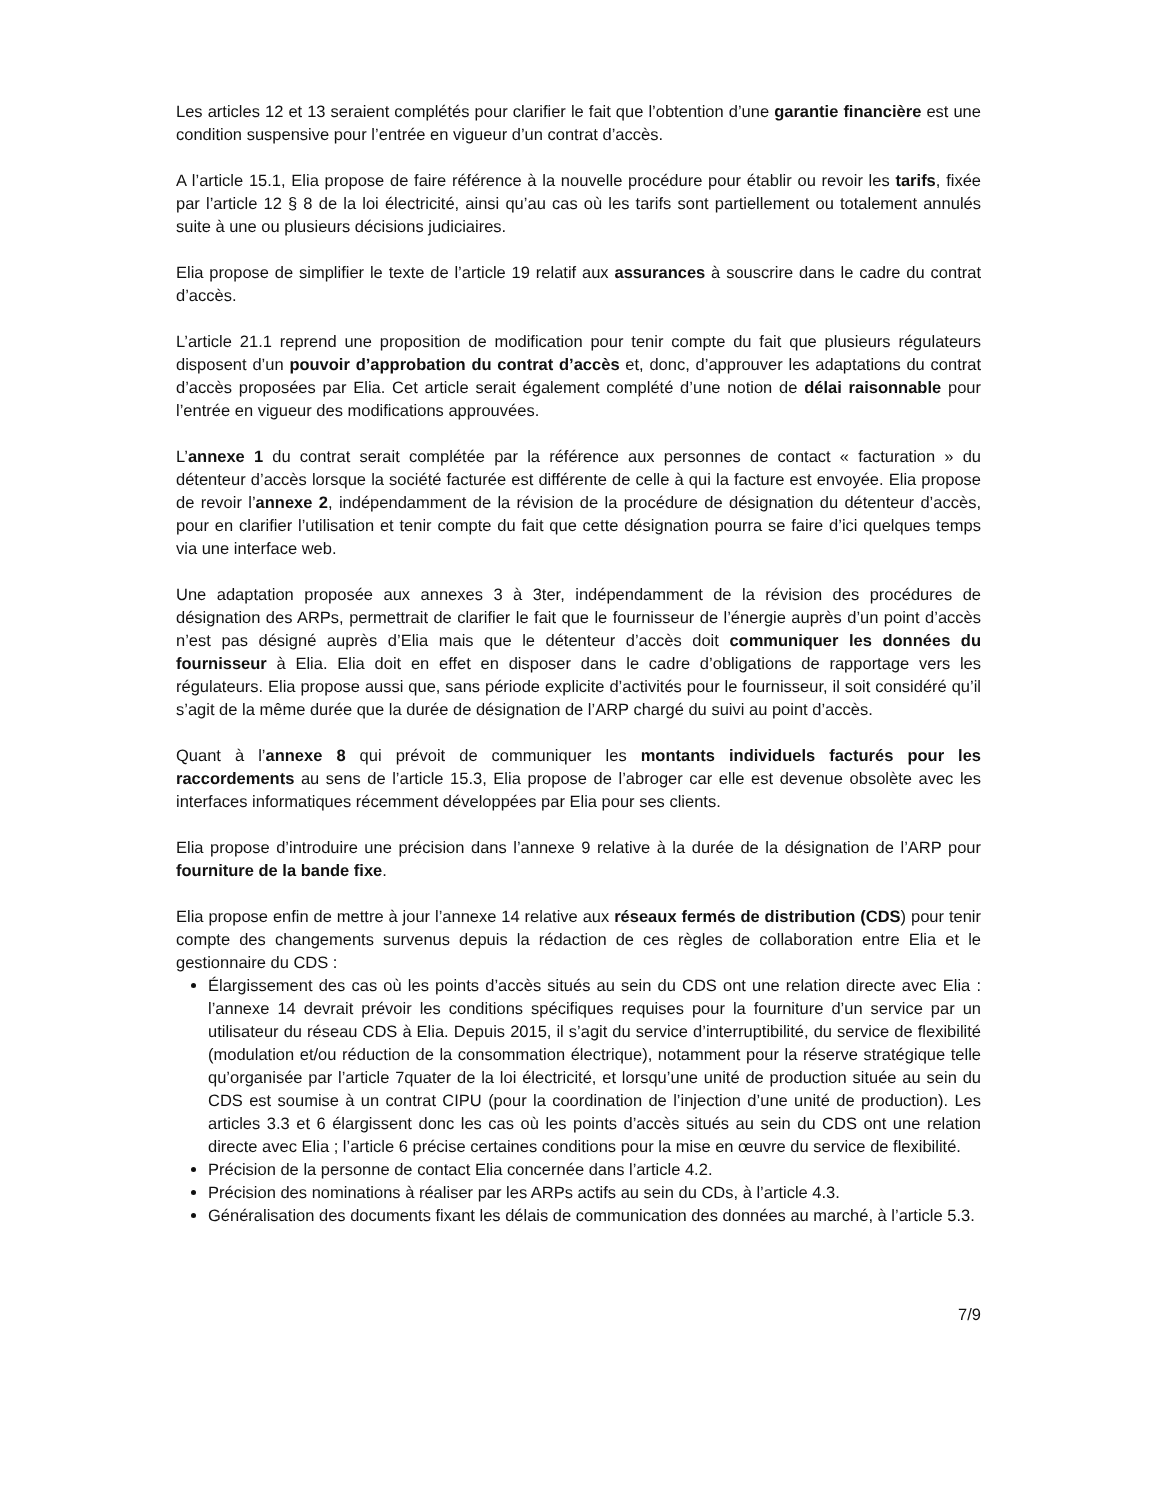Les articles 12 et 13 seraient complétés pour clarifier le fait que l’obtention d’une garantie financière est une condition suspensive pour l’entrée en vigueur d’un contrat d’accès.
A l’article 15.1, Elia propose de faire référence à la nouvelle procédure pour établir ou revoir les tarifs, fixée par l’article 12 § 8 de la loi électricité, ainsi qu’au cas où les tarifs sont partiellement ou totalement annulés suite à une ou plusieurs décisions judiciaires.
Elia propose de simplifier le texte de l’article 19 relatif aux assurances à souscrire dans le cadre du contrat d’accès.
L’article 21.1 reprend une proposition de modification pour tenir compte du fait que plusieurs régulateurs disposent d’un pouvoir d’approbation du contrat d’accès et, donc, d’approuver les adaptations du contrat d’accès proposées par Elia. Cet article serait également complété d’une notion de délai raisonnable pour l’entrée en vigueur des modifications approuvées.
L’annexe 1 du contrat serait complétée par la référence aux personnes de contact « facturation » du détenteur d’accès lorsque la société facturée est différente de celle à qui la facture est envoyée. Elia propose de revoir l’annexe 2, indépendamment de la révision de la procédure de désignation du détenteur d’accès, pour en clarifier l’utilisation et tenir compte du fait que cette désignation pourra se faire d’ici quelques temps via une interface web.
Une adaptation proposée aux annexes 3 à 3ter, indépendamment de la révision des procédures de désignation des ARPs, permettrait de clarifier le fait que le fournisseur de l’énergie auprès d’un point d’accès n’est pas désigné auprès d’Elia mais que le détenteur d’accès doit communiquer les données du fournisseur à Elia. Elia doit en effet en disposer dans le cadre d’obligations de rapportage vers les régulateurs. Elia propose aussi que, sans période explicite d’activités pour le fournisseur, il soit considéré qu’il s’agit de la même durée que la durée de désignation de l’ARP chargé du suivi au point d’accès.
Quant à l’annexe 8 qui prévoit de communiquer les montants individuels facturés pour les raccordements au sens de l’article 15.3, Elia propose de l’abroger car elle est devenue obsolète avec les interfaces informatiques récemment développées par Elia pour ses clients.
Elia propose d’introduire une précision dans l’annexe 9 relative à la durée de la désignation de l’ARP pour fourniture de la bande fixe.
Elia propose enfin de mettre à jour l’annexe 14 relative aux réseaux fermés de distribution (CDS) pour tenir compte des changements survenus depuis la rédaction de ces règles de collaboration entre Elia et le gestionnaire du CDS :
Élargissement des cas où les points d’accès situés au sein du CDS ont une relation directe avec Elia : l’annexe 14 devrait prévoir les conditions spécifiques requises pour la fourniture d’un service par un utilisateur du réseau CDS à Elia. Depuis 2015, il s’agit du service d’interruptibilité, du service de flexibilité (modulation et/ou réduction de la consommation électrique), notamment pour la réserve stratégique telle qu’organisée par l’article 7quater de la loi électricité, et lorsqu’une unité de production située au sein du CDS est soumise à un contrat CIPU (pour la coordination de l’injection d’une unité de production). Les articles 3.3 et 6 élargissent donc les cas où les points d’accès situés au sein du CDS ont une relation directe avec Elia ; l’article 6 précise certaines conditions pour la mise en œuvre du service de flexibilité.
Précision de la personne de contact Elia concernée dans l’article 4.2.
Précision des nominations à réaliser par les ARPs actifs au sein du CDs, à l’article 4.3.
Généralisation des documents fixant les délais de communication des données au marché, à l’article 5.3.
7/9